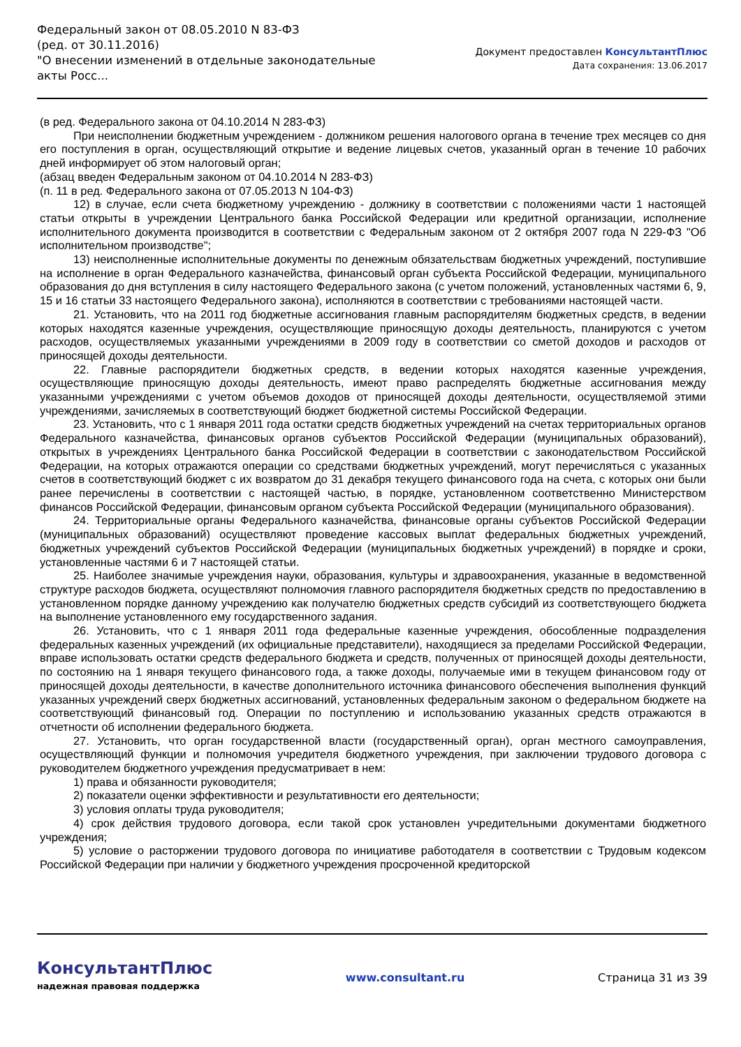Федеральный закон от 08.05.2010 N 83-ФЗ
(ред. от 30.11.2016)
"О внесении изменений в отдельные законодательные акты Росс...
Документ предоставлен КонсультантПлюс
Дата сохранения: 13.06.2017
(в ред. Федерального закона от 04.10.2014 N 283-ФЗ)
При неисполнении бюджетным учреждением - должником решения налогового органа в течение трех месяцев со дня его поступления в орган, осуществляющий открытие и ведение лицевых счетов, указанный орган в течение 10 рабочих дней информирует об этом налоговый орган;
(абзац введен Федеральным законом от 04.10.2014 N 283-ФЗ)
(п. 11 в ред. Федерального закона от 07.05.2013 N 104-ФЗ)
12) в случае, если счета бюджетному учреждению - должнику в соответствии с положениями части 1 настоящей статьи открыты в учреждении Центрального банка Российской Федерации или кредитной организации, исполнение исполнительного документа производится в соответствии с Федеральным законом от 2 октября 2007 года N 229-ФЗ "Об исполнительном производстве";
13) неисполненные исполнительные документы по денежным обязательствам бюджетных учреждений, поступившие на исполнение в орган Федерального казначейства, финансовый орган субъекта Российской Федерации, муниципального образования до дня вступления в силу настоящего Федерального закона (с учетом положений, установленных частями 6, 9, 15 и 16 статьи 33 настоящего Федерального закона), исполняются в соответствии с требованиями настоящей части.
21. Установить, что на 2011 год бюджетные ассигнования главным распорядителям бюджетных средств, в ведении которых находятся казенные учреждения, осуществляющие приносящую доходы деятельность, планируются с учетом расходов, осуществляемых указанными учреждениями в 2009 году в соответствии со сметой доходов и расходов от приносящей доходы деятельности.
22. Главные распорядители бюджетных средств, в ведении которых находятся казенные учреждения, осуществляющие приносящую доходы деятельность, имеют право распределять бюджетные ассигнования между указанными учреждениями с учетом объемов доходов от приносящей доходы деятельности, осуществляемой этими учреждениями, зачисляемых в соответствующий бюджет бюджетной системы Российской Федерации.
23. Установить, что с 1 января 2011 года остатки средств бюджетных учреждений на счетах территориальных органов Федерального казначейства, финансовых органов субъектов Российской Федерации (муниципальных образований), открытых в учреждениях Центрального банка Российской Федерации в соответствии с законодательством Российской Федерации, на которых отражаются операции со средствами бюджетных учреждений, могут перечисляться с указанных счетов в соответствующий бюджет с их возвратом до 31 декабря текущего финансового года на счета, с которых они были ранее перечислены в соответствии с настоящей частью, в порядке, установленном соответственно Министерством финансов Российской Федерации, финансовым органом субъекта Российской Федерации (муниципального образования).
24. Территориальные органы Федерального казначейства, финансовые органы субъектов Российской Федерации (муниципальных образований) осуществляют проведение кассовых выплат федеральных бюджетных учреждений, бюджетных учреждений субъектов Российской Федерации (муниципальных бюджетных учреждений) в порядке и сроки, установленные частями 6 и 7 настоящей статьи.
25. Наиболее значимые учреждения науки, образования, культуры и здравоохранения, указанные в ведомственной структуре расходов бюджета, осуществляют полномочия главного распорядителя бюджетных средств по предоставлению в установленном порядке данному учреждению как получателю бюджетных средств субсидий из соответствующего бюджета на выполнение установленного ему государственного задания.
26. Установить, что с 1 января 2011 года федеральные казенные учреждения, обособленные подразделения федеральных казенных учреждений (их официальные представители), находящиеся за пределами Российской Федерации, вправе использовать остатки средств федерального бюджета и средств, полученных от приносящей доходы деятельности, по состоянию на 1 января текущего финансового года, а также доходы, получаемые ими в текущем финансовом году от приносящей доходы деятельности, в качестве дополнительного источника финансового обеспечения выполнения функций указанных учреждений сверх бюджетных ассигнований, установленных федеральным законом о федеральном бюджете на соответствующий финансовый год. Операции по поступлению и использованию указанных средств отражаются в отчетности об исполнении федерального бюджета.
27. Установить, что орган государственной власти (государственный орган), орган местного самоуправления, осуществляющий функции и полномочия учредителя бюджетного учреждения, при заключении трудового договора с руководителем бюджетного учреждения предусматривает в нем:
1) права и обязанности руководителя;
2) показатели оценки эффективности и результативности его деятельности;
3) условия оплаты труда руководителя;
4) срок действия трудового договора, если такой срок установлен учредительными документами бюджетного учреждения;
5) условие о расторжении трудового договора по инициативе работодателя в соответствии с Трудовым кодексом Российской Федерации при наличии у бюджетного учреждения просроченной кредиторской
КонсультантПлюс
надежная правовая поддержка
www.consultant.ru Страница 31 из 39